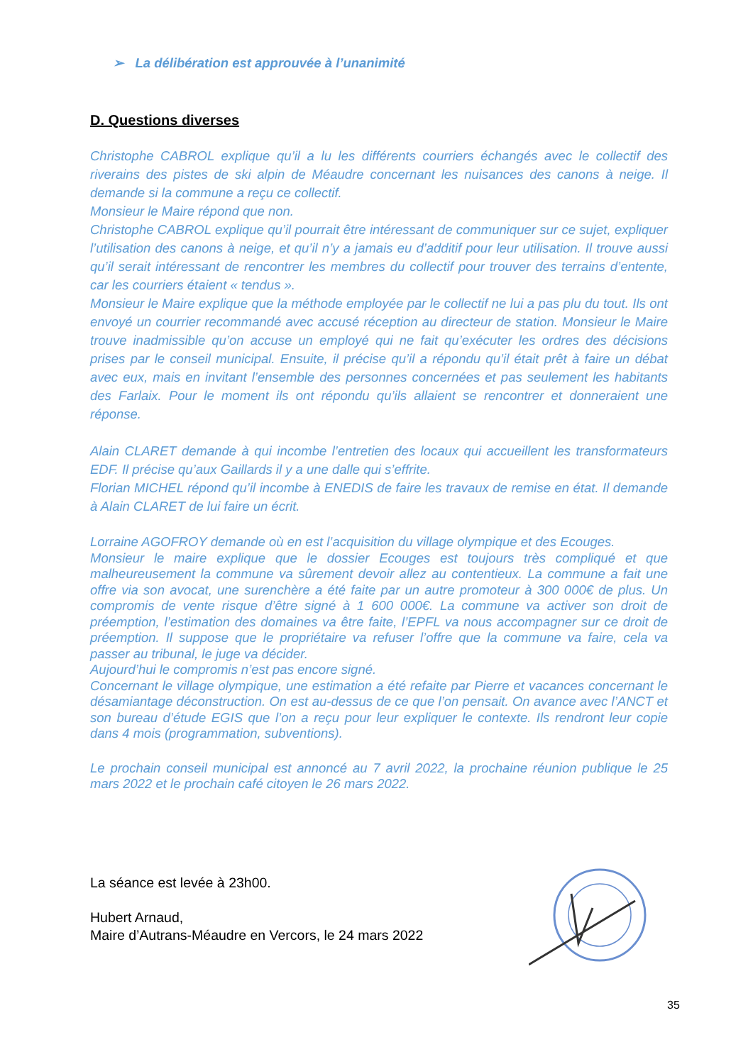➢ La délibération est approuvée à l’unanimité
D. Questions diverses
Christophe CABROL explique qu’il a lu les différents courriers échangés avec le collectif des riverains des pistes de ski alpin de Méaudre concernant les nuisances des canons à neige. Il demande si la commune a reçu ce collectif.
Monsieur le Maire répond que non.
Christophe CABROL explique qu’il pourrait être intéressant de communiquer sur ce sujet, expliquer l’utilisation des canons à neige, et qu’il n’y a jamais eu d’additif pour leur utilisation. Il trouve aussi qu’il serait intéressant de rencontrer les membres du collectif pour trouver des terrains d’entente, car les courriers étaient « tendus ».
Monsieur le Maire explique que la méthode employée par le collectif ne lui a pas plu du tout. Ils ont envoyé un courrier recommandé avec accusé réception au directeur de station. Monsieur le Maire trouve inadmissible qu’on accuse un employé qui ne fait qu’exécuter les ordres des décisions prises par le conseil municipal. Ensuite, il précise qu’il a répondu qu’il était prêt à faire un débat avec eux, mais en invitant l’ensemble des personnes concernées et pas seulement les habitants des Farlaix. Pour le moment ils ont répondu qu’ils allaient se rencontrer et donneraient une réponse.
Alain CLARET demande à qui incombe l’entretien des locaux qui accueillent les transformateurs EDF. Il précise qu’aux Gaillards il y a une dalle qui s’effrite.
Florian MICHEL répond qu’il incombe à ENEDIS de faire les travaux de remise en état. Il demande à Alain CLARET de lui faire un écrit.
Lorraine AGOFROY demande où en est l’acquisition du village olympique et des Ecouges.
Monsieur le maire explique que le dossier Ecouges est toujours très compliqué et que malheureusement la commune va sûrement devoir allez au contentieux. La commune a fait une offre via son avocat, une surenchère a été faite par un autre promoteur à 300 000€ de plus. Un compromis de vente risque d’être signé à 1 600 000€. La commune va activer son droit de préemption, l’estimation des domaines va être faite, l’EPFL va nous accompagner sur ce droit de préemption. Il suppose que le propriétaire va refuser l’offre que la commune va faire, cela va passer au tribunal, le juge va décider.
Aujourd’hui le compromis n’est pas encore signé.
Concernant le village olympique, une estimation a été refaite par Pierre et vacances concernant le désamiantage déconstruction. On est au-dessus de ce que l’on pensait. On avance avec l’ANCT et son bureau d’étude EGIS que l’on a reçu pour leur expliquer le contexte. Ils rendront leur copie dans 4 mois (programmation, subventions).
Le prochain conseil municipal est annoncé au 7 avril 2022, la prochaine réunion publique le 25 mars 2022 et le prochain café citoyen le 26 mars 2022.
La séance est levée à 23h00.
Hubert Arnaud,
Maire d’Autrans-Méaudre en Vercors, le 24 mars 2022
35